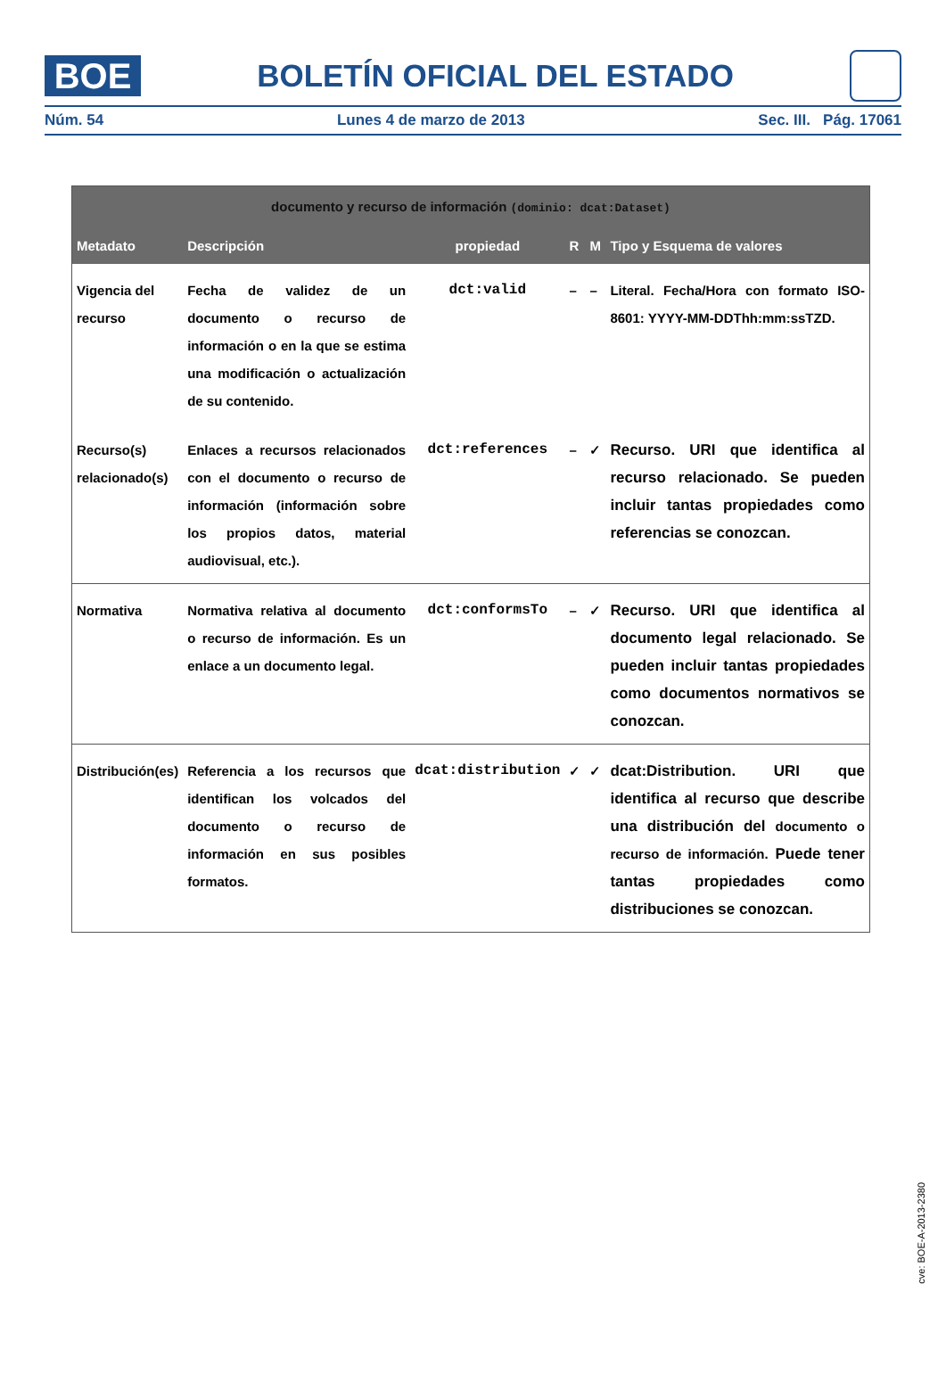BOE
BOLETÍN OFICIAL DEL ESTADO
Núm. 54 Lunes 4 de marzo de 2013 Sec. III. Pág. 17061
| documento y recurso de información (dominio: dcat:Dataset) | | | | | |
| --- | --- | --- | --- | --- | --- |
| Metadato | Descripción | propiedad | R | M | Tipo y Esquema de valores |
| Vigencia del recurso | Fecha de validez de un documento o recurso de información o en la que se estima una modificación o actualización de su contenido. | dct:valid | – | – | Literal. Fecha/Hora con formato ISO-8601: YYYY-MM-DDThh:mm:ssTZD. |
| Recurso(s) relacionado(s) | Enlaces a recursos relacionados con el documento o recurso de información (información sobre los propios datos, material audiovisual, etc.). | dct:references | – | ✓ | Recurso. URI que identifica al recurso relacionado. Se pueden incluir tantas propiedades como referencias se conozcan. |
| Normativa | Normativa relativa al documento o recurso de información. Es un enlace a un documento legal. | dct:conformsTo | – | ✓ | Recurso. URI que identifica al documento legal relacionado. Se pueden incluir tantas propiedades como documentos normativos se conozcan. |
| Distribución(es) | Referencia a los recursos que identifican los volcados del documento o recurso de información en sus posibles formatos. | dcat:distribution | ✓ | ✓ | dcat:Distribution. URI que identifica al recurso que describe una distribución del documento o recurso de información. Puede tener tantas propiedades como distribuciones se conozcan. |
cve: BOE-A-2013-2380